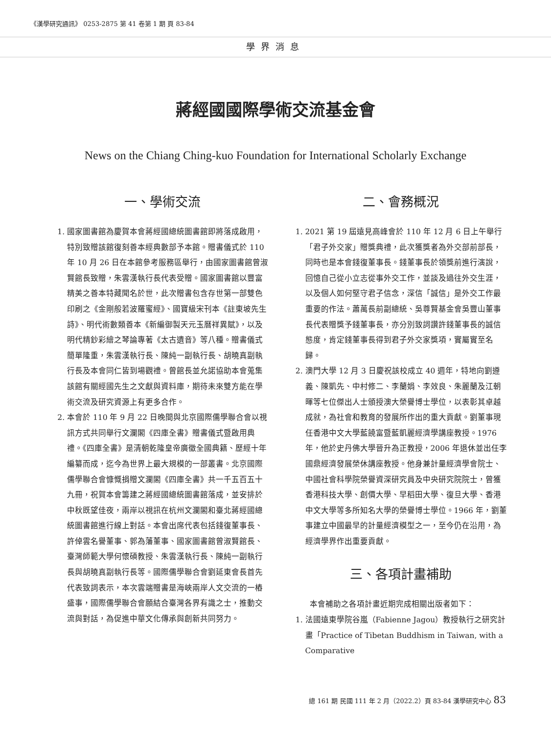《漢學研究通訊》 0253-2875 第 41 卷第 1 期 頁 83-84
學界消息
蔣經國國際學術交流基金會
News on the Chiang Ching-kuo Foundation for International Scholarly Exchange
一、學術交流
1. 國家圖書館為慶賀本會蔣經國總統圖書館即將落成啟用，特別致贈該館復刻善本經典數部予本館。贈書儀式於 110 年 10 月 26 日在本館參考服務區舉行，由國家圖書館曾淑賢館長致贈，朱雲漢執行長代表受贈。國家圖書館以豐富精美之善本特藏聞名於世，此次贈書包含存世第一部雙色印刷之《金剛般若波羅蜜經》、國寶級宋刊本《註東坡先生詩》、明代術數類善本《新編御製天元玉曆祥異賦》，以及明代精鈔彩繪之琴論專著《太古遺音》等八種。贈書儀式簡單隆重，朱雲漢執行長、陳純一副執行長、胡曉真副執行長及本會同仁皆到場觀禮。曾館長並允諾協助本會蒐集該館有關經國先生之文獻與資料庫，期待未來雙方能在學術交流及研究資源上有更多合作。
2. 本會於 110 年 9 月 22 日晚間與北京國際儒學聯合會以視訊方式共同舉行文瀾閣《四庫全書》贈書儀式暨啟用典禮。《四庫全書》是清朝乾隆皇帝廣徵全國典籍、歷經十年編纂而成，迄今為世界上最大規模的一部叢書。北京國際儒學聯合會慷慨捐贈文瀾閣《四庫全書》共一千五百五十九冊，祝賀本會籌建之蔣經國總統圖書館落成，並安排於中秋既望佳夜，兩岸以視訊在杭州文瀾閣和臺北蔣經國總統圖書館進行線上對話。本會出席代表包括錢復董事長、許倬雲名譽董事、郭為藩董事、國家圖書館曾淑賢館長、臺灣師範大學何懷碩教授、朱雲漢執行長、陳純一副執行長與胡曉真副執行長等。國際儒學聯合會劉延東會長首先代表致詞表示，本次雲端贈書是海峽兩岸人文交流的一樁盛事，國際儒學聯合會願結合臺灣各界有識之士，推動交流與對話，為促進中華文化傳承與創新共同努力。
二、會務概況
1. 2021 第 19 屆遠見高峰會於 110 年 12 月 6 日上午舉行「君子外交家」贈獎典禮，此次獲獎者為外交部前部長，同時也是本會錢復董事長。錢董事長於領獎前進行演說，回憶自己從小立志從事外交工作，並談及過往外交生涯，以及個人如何堅守君子信念，深信「誠信」是外交工作最重要的作法。蕭萬長前副總統、吳尊賢基金會吳豐山董事長代表贈獎予錢董事長，亦分別致詞讚許錢董事長的誠信態度，肯定錢董事長得到君子外交家獎項，實屬實至名歸。
2. 澳門大學 12 月 3 日慶祝該校成立 40 週年，特地向劉遵義、陳凱先、中村修二、李蘭娟、李效良、朱麗蘭及江朝暉等七位傑出人士頒授澳大榮譽博士學位，以表彰其卓越成就，為社會和教育的發展所作出的重大貢獻。劉董事現任香港中文大學藍饒富暨藍凱麗經濟學講座教授。1976 年，他於史丹佛大學晉升為正教授，2006 年退休並出任李國鼎經濟發展榮休講座教授。他身兼計量經濟學會院士、中國社會科學院榮譽資深研究員及中央研究院院士，曾獲香港科技大學、創價大學、早稻田大學、復旦大學、香港中文大學等多所知名大學的榮譽博士學位。1966 年，劉董事建立中國最早的計量經濟模型之一，至今仍在沿用，為經濟學界作出重要貢獻。
三、各項計畫補助
本會補助之各項計畫近期完成相關出版者如下：
1. 法國遠東學院谷嵐（Fabienne Jagou）教授執行之研究計畫「Practice of Tibetan Buddhism in Taiwan, with a Comparative
總 161 期 民國 111 年 2 月（2022.2）頁 83-84 漢學研究中心 83